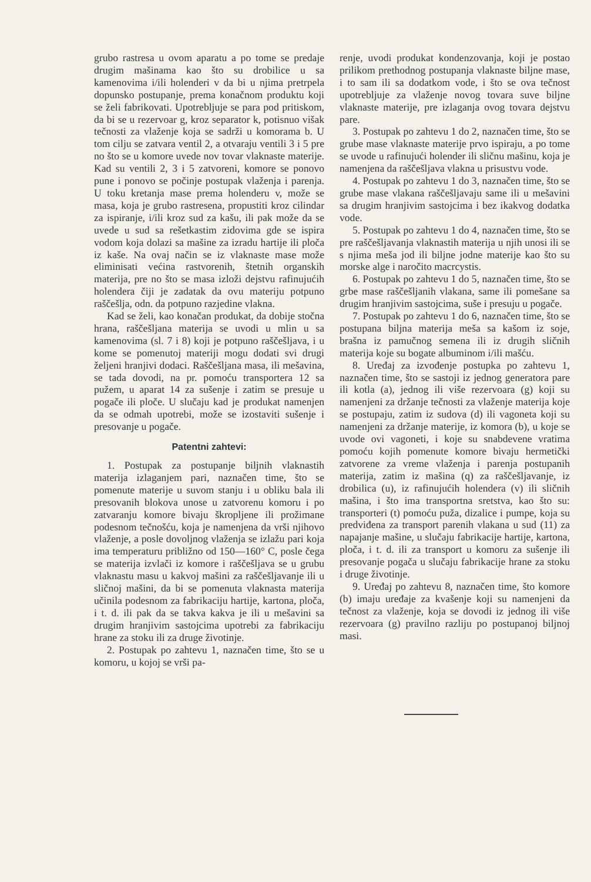grubo rastresa u ovom aparatu a po tome se predaje drugim mašinama kao što su drobilice u sa kamenovima i/ili holenderi v da bi u njima pretrpela dopunsko postupanje, prema konačnom produktu koji se želi fabrikovati. Upotrebljuje se para pod pritiskom, da bi se u rezervoar g, kroz separator k, potisnuo višak tečnosti za vlaženje koja se sadrži u komorama b. U tom cilju se zatvara ventil 2, a otvaraju ventili 3 i 5 pre no što se u komore uvede nov tovar vlaknaste materije. Kad su ventili 2, 3 i 5 zatvoreni, komore se ponovo pune i ponovo se počinje postupak vlaženja i parenja. U toku kretanja mase prema holenderu v, može se masa, koja je grubo rastresena, propustiti kroz cilindar za ispiranje, i/ili kroz sud za kašu, ili pak može da se uvede u sud sa rešetkastim zidovima gde se ispira vodom koja dolazi sa mašine za izradu hartije ili ploča iz kaše. Na ovaj način se iz vlaknaste mase može eliminisati većina rastvorenih, štetnih organskih materija, pre no što se masa izloži dejstvu rafinujućih holendera čiji je zadatak da ovu materiju potpuno raščešlja, odn. da potpuno razjedine vlakna.
Kad se želi, kao konačan produkat, da dobije stočna hrana, raščešljana materija se uvodi u mlin u sa kamenovima (sl. 7 i 8) koji je potpuno raščešljava, i u kome se pomenutoj materiji mogu dodati svi drugi željeni hranjivi dodaci. Raščešljana masa, ili mešavina, se tada dovodi, na pr. pomoću transportera 12 sa pužem, u aparat 14 za sušenje i zatim se presuje u pogače ili ploče. U slučaju kad je produkat namenjen da se odmah upotrebi, može se izostaviti sušenje i presovanje u pogače.
Patentni zahtevi:
1. Postupak za postupanje biljnih vlaknastih materija izlaganjem pari, naznačen time, što se pomenute materije u suvom stanju i u obliku bala ili presovanih blokova unose u zatvorenu komoru i po zatvaranju komore bivaju škropljene ili prožimane podesnom tečnošću, koja je namenjena da vrši njihovo vlaženje, a posle dovoljnog vlaženja se izlažu pari koja ima temperaturu približno od 150—160° C, posle čega se materija izvlači iz komore i raščešljava se u grubu vlaknastu masu u kakvoj mašini za raščešljavanje ili u sličnoj mašini, da bi se pomenuta vlaknasta materija učinila podesnom za fabrikaciju hartije, kartona, ploča, i t. d. ili pak da se takva kakva je ili u mešavini sa drugim hranjivim sastojcima upotrebi za fabrikaciju hrane za stoku ili za druge životinje.
2. Postupak po zahtevu 1, naznačen time, što se u komoru, u kojoj se vrši pa-
renje, uvodi produkat kondenzovanja, koji je postao prilikom prethodnog postupanja vlaknaste biljne mase, i to sam ili sa dodatkom vode, i što se ova tečnost upotrebljuje za vlaženje novog tovara suve biljne vlaknaste materije, pre izlaganja ovog tovara dejstvu pare.
3. Postupak po zahtevu 1 do 2, naznačen time, što se grube mase vlaknaste materije prvo ispiraju, a po tome se uvode u rafinujući holender ili sličnu mašinu, koja je namenjena da raščešljava vlakna u prisustvu vode.
4. Postupak po zahtevu 1 do 3, naznačen time, što se grube mase vlakana raščešljavaju same ili u mešavini sa drugim hranjivim sastojcima i bez ikakvog dodatka vode.
5. Postupak po zahtevu 1 do 4, naznačen time, što se pre raščešljavanja vlaknastih materija u njih unosi ili se s njima meša jod ili biljne jodne materije kao što su morske alge i naročito macrcystis.
6. Postupak po zahtevu 1 do 5, naznačen time, što se grbe mase raščešljanih vlakana, same ili pomešane sa drugim hranjivim sastojcima, suše i presuju u pogače.
7. Postupak po zahtevu 1 do 6, naznačen time, što se postupana biljna materija meša sa kašom iz soje, brašna iz pamučnog semena ili iz drugih sličnih materija koje su bogate albuminom i/ili mašću.
8. Uređaj za izvođenje postupka po zahtevu 1, naznačen time, što se sastoji iz jednog generatora pare ili kotla (a), jednog ili više rezervoara (g) koji su namenjeni za držanje tečnosti za vlaženje materija koje se postupaju, zatim iz sudova (d) ili vagoneta koji su namenjeni za držanje materije, iz komora (b), u koje se uvode ovi vagoneti, i koje su snabdevene vratima pomoću kojih pomenute komore bivaju hermetički zatvorene za vreme vlaženja i parenja postupanih materija, zatim iz mašina (q) za raščešljavanje, iz drobilica (u), iz rafinujućih holendera (v) ili sličnih mašina, i što ima transportna sretstva, kao što su: transporteri (t) pomoću puža, dizalice i pumpe, koja su predviđena za transport parenih vlakana u sud (11) za napajanje mašine, u slučaju fabrikacije hartije, kartona, ploča, i t. d. ili za transport u komoru za sušenje ili presovanje pogača u slučaju fabrikacije hrane za stoku i druge životinje.
9. Uređaj po zahtevu 8, naznačen time, što komore (b) imaju uređaje za kvašenje koji su namenjeni da tečnost za vlaženje, koja se dovodi iz jednog ili više rezervoara (g) pravilno razliju po postupanoj biljnoj masi.